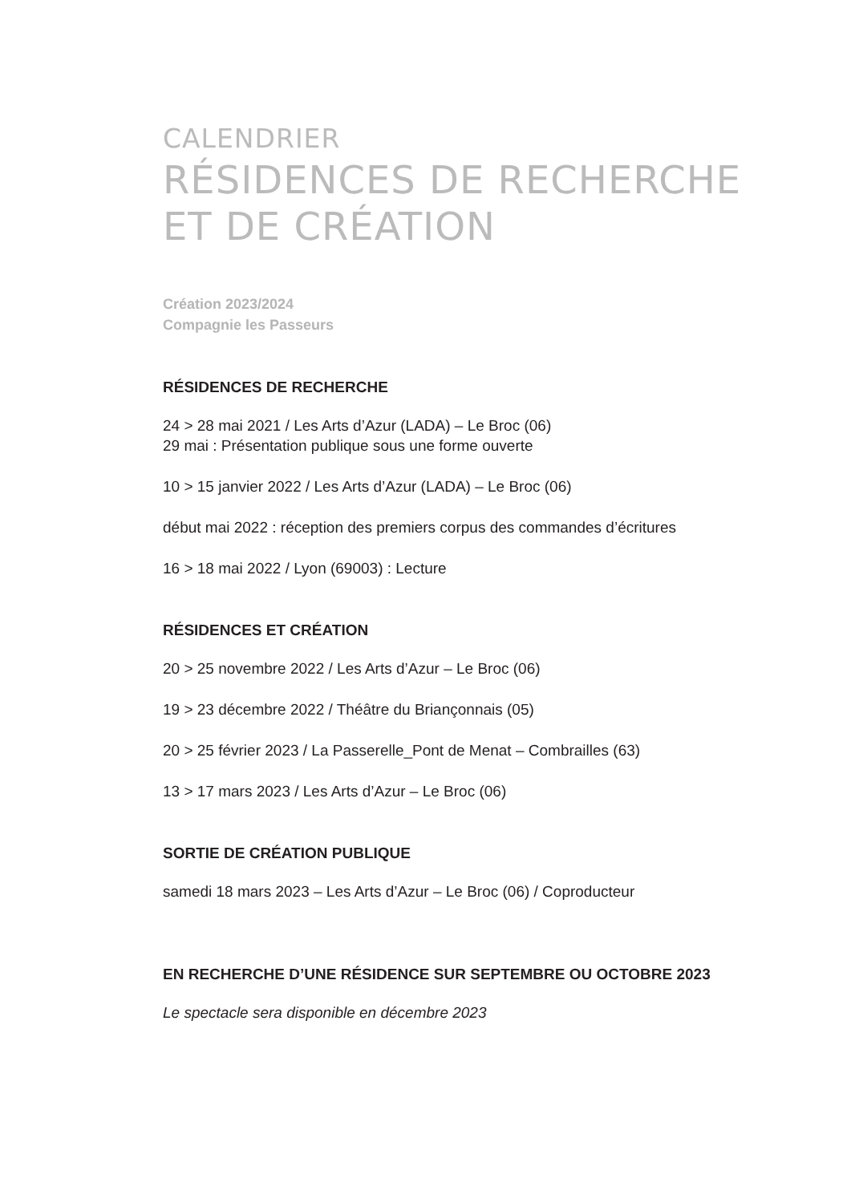CALENDRIER
RÉSIDENCES DE RECHERCHE
ET DE CRÉATION
Création 2023/2024
Compagnie les Passeurs
RÉSIDENCES DE RECHERCHE
24 > 28 mai 2021 / Les Arts d’Azur (LADA) – Le Broc (06)
29 mai : Présentation publique sous une forme ouverte
10 > 15 janvier 2022 / Les Arts d’Azur (LADA) – Le Broc (06)
début mai 2022 : réception des premiers corpus des commandes d’écritures
16 > 18 mai 2022 / Lyon (69003) : Lecture
RÉSIDENCES ET CRÉATION
20 > 25 novembre 2022 / Les Arts d’Azur – Le Broc (06)
19 > 23 décembre 2022 / Théâtre du Briançonnais (05)
20 > 25 février 2023 / La Passerelle_Pont de Menat – Combrailles (63)
13 > 17 mars 2023 / Les Arts d’Azur – Le Broc (06)
SORTIE DE CRÉATION PUBLIQUE
samedi 18 mars 2023 – Les Arts d’Azur – Le Broc (06) / Coproducteur
EN RECHERCHE D’UNE RÉSIDENCE SUR SEPTEMBRE OU OCTOBRE 2023
Le spectacle sera disponible en décembre 2023